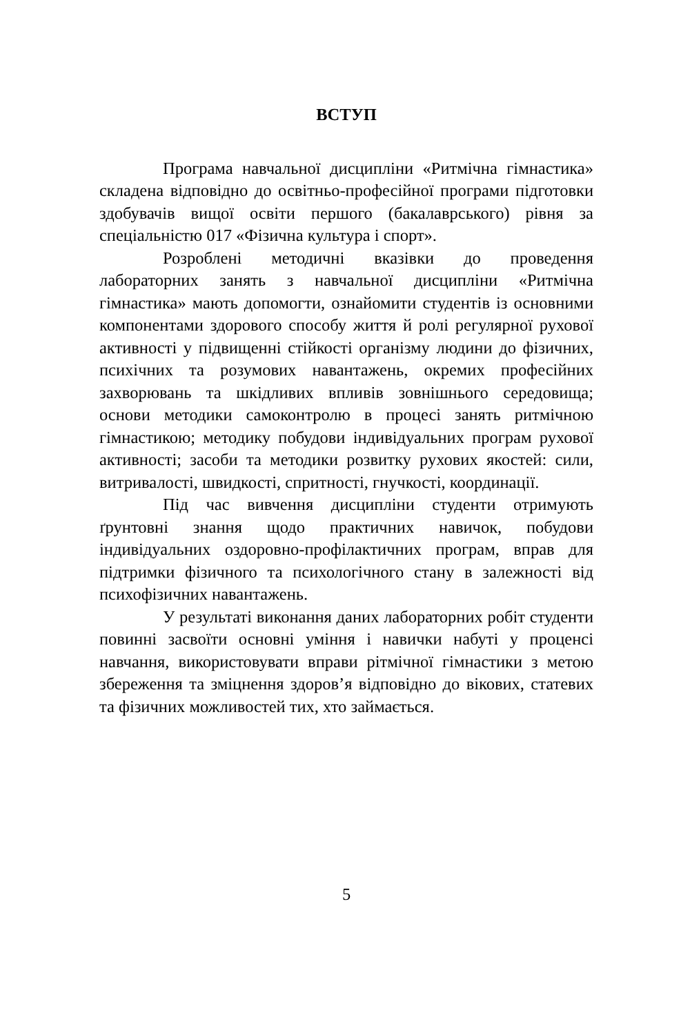ВСТУП
Програма навчальної дисципліни «Ритмічна гімнастика» складена відповідно до освітньо-професійної програми підготовки здобувачів вищої освіти першого (бакалаврського) рівня за спеціальністю 017 «Фізична культура і спорт».
Розроблені методичні вказівки до проведення лабораторних занять з навчальної дисципліни «Ритмічна гімнастика» мають допомогти, ознайомити студентів із основними компонентами здорового способу життя й ролі регулярної рухової активності у підвищенні стійкості організму людини до фізичних, психічних та розумових навантажень, окремих професійних захворювань та шкідливих впливів зовнішнього середовища; основи методики самоконтролю в процесі занять ритмічною гімнастикою; методику побудови індивідуальних програм рухової активності; засоби та методики розвитку рухових якостей: сили, витривалості, швидкості, спритності, гнучкості, координації.
Під час вивчення дисципліни студенти отримують ґрунтовні знання щодо практичних навичок, побудови індивідуальних оздоровно-профілактичних програм, вправ для підтримки фізичного та психологічного стану в залежності від психофізичних навантажень.
У результаті виконання даних лабораторних робіт студенти повинні засвоїти основні уміння і навички набуті у проценсі навчання, використовувати вправи рітмічної гімнастики з метою збереження та зміцнення здоров’я відповідно до вікових, статевих та фізичних можливостей тих, хто займається.
5